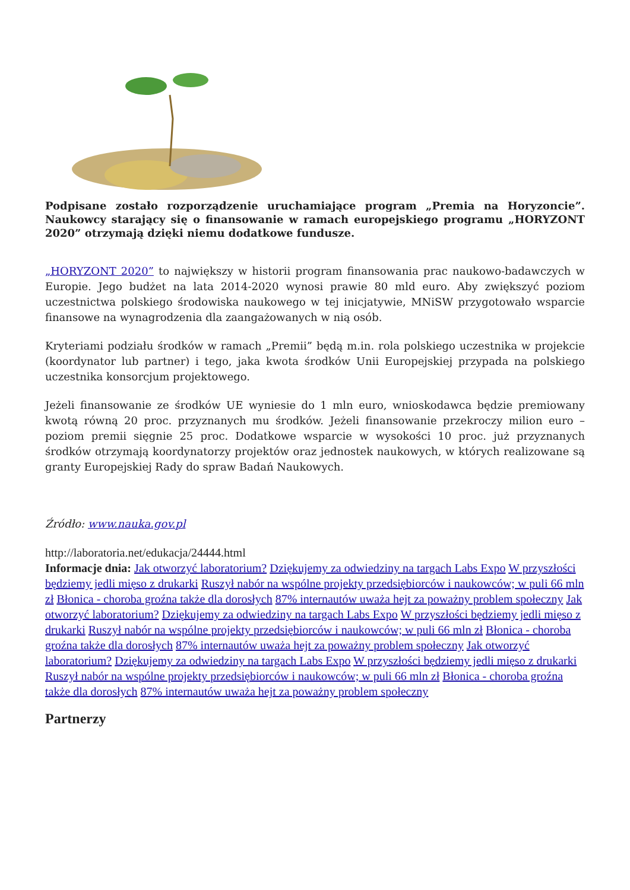Podpisane zostało rozporządzenie uruchamiające program „Premia na Horyzoncie”. Naukowcy starający się o finansowanie w ramach europejskiego programu „HORYZONT 2020” otrzymają dzięki niemu dodatkowe fundusze.
„HORYZONT 2020” to największy w historii program finansowania prac naukowo-badawczych w Europie. Jego budżet na lata 2014-2020 wynosi prawie 80 mld euro. Aby zwiększyć poziom uczestnictwa polskiego środowiska naukowego w tej inicjatywie, MNiSW przygotowało wsparcie finansowe na wynagrodzenia dla zaangażowanych w nią osób.
Kryteriami podziału środków w ramach „Premii” będą m.in. rola polskiego uczestnika w projekcie (koordynator lub partner) i tego, jaka kwota środków Unii Europejskiej przypada na polskiego uczestnika konsorcjum projektowego.
Jeżeli finansowanie ze środków UE wyniesie do 1 mln euro, wnioskodawca będzie premiowany kwotą równą 20 proc. przyznanych mu środków. Jeżeli finansowanie przekroczy milion euro – poziom premii sięgnie 25 proc. Dodatkowe wsparcie w wysokości 10 proc. już przyznanych środków otrzymają koordynatorzy projektów oraz jednostek naukowych, w których realizowane są granty Europejskiej Rady do spraw Badań Naukowych.
Źródło: www.nauka.gov.pl
http://laboratoria.net/edukacja/24444.html
Informacje dnia: Jak otworzyć laboratorium? Dziękujemy za odwiedziny na targach Labs Expo W przyszłości będziemy jedli mięso z drukarki Ruszył nabór na wspólne projekty przedsiębiorców i naukowców; w puli 66 mln zł Błonica - choroba groźna także dla dorosłych 87% internautów uważa hejt za poważny problem społeczny Jak otworzyć laboratorium? Dziękujemy za odwiedziny na targach Labs Expo W przyszłości będziemy jedli mięso z drukarki Ruszył nabór na wspólne projekty przedsiębiorców i naukowców; w puli 66 mln zł Błonica - choroba groźna także dla dorosłych 87% internautów uważa hejt za poważny problem społeczny Jak otworzyć laboratorium? Dziękujemy za odwiedziny na targach Labs Expo W przyszłości będziemy jedli mięso z drukarki Ruszył nabór na wspólne projekty przedsiębiorców i naukowców; w puli 66 mln zł Błonica - choroba groźna także dla dorosłych 87% internautów uważa hejt za poważny problem społeczny
Partnerzy